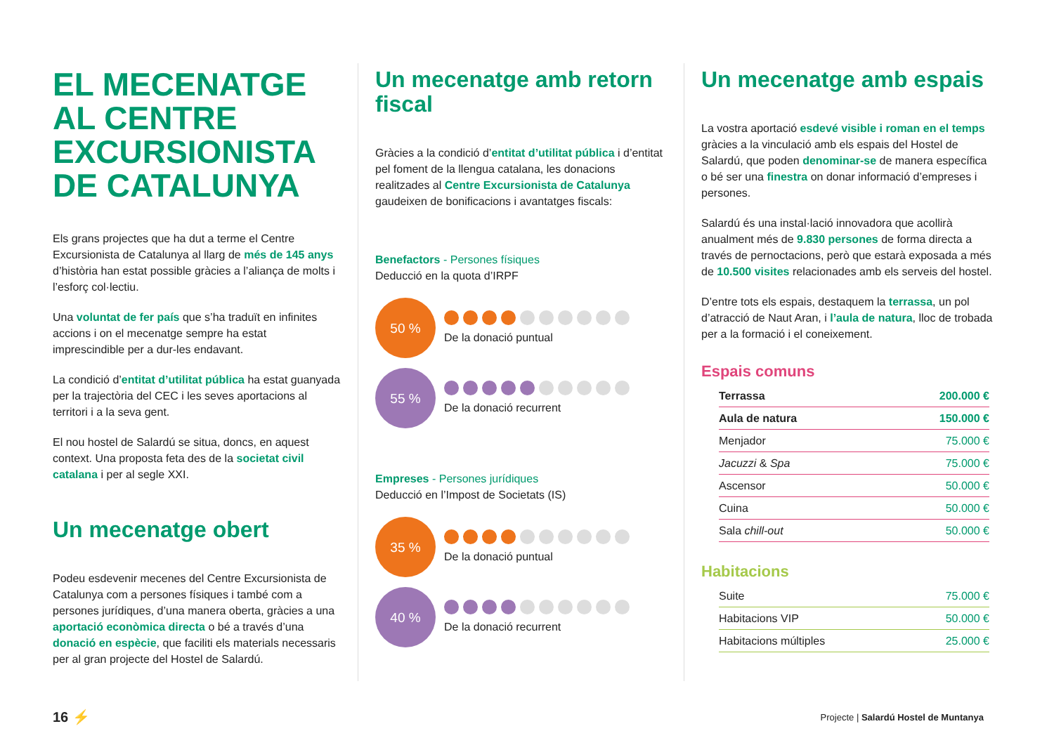EL MECENATGE AL CENTRE EXCURSIONISTA DE CATALUNYA
Els grans projectes que ha dut a terme el Centre Excursionista de Catalunya al llarg de més de 145 anys d’història han estat possible gràcies a l’aliança de molts i l’esforç col·lectiu.
Una voluntat de fer país que s’ha traduït en infinites accions i on el mecenatge sempre ha estat imprescindible per a dur-les endavant.
La condició d’entitat d’utilitat pública ha estat guanyada per la trajectòria del CEC i les seves aportacions al territori i a la seva gent.
El nou hostel de Salardú se situa, doncs, en aquest context. Una proposta feta des de la societat civil catalana i per al segle XXI.
Un mecenatge obert
Podeu esdevenir mecenes del Centre Excursionista de Catalunya com a persones físiques i també com a persones jurídiques, d’una manera oberta, gràcies a una aportació econòmica directa o bé a través d’una donació en espècie, que faciliti els materials necessaris per al gran projecte del Hostel de Salardú.
Un mecenatge amb retorn fiscal
Gràcies a la condició d’entitat d’utilitat pública i d’entitat pel foment de la llengua catalana, les donacions realitzades al Centre Excursionista de Catalunya gaudeixen de bonificacions i avantatges fiscals:
Benefactors - Persones físiques
Deducció en la quota d’IRPF
50 %
De la donació puntual
55 %
De la donació recurrent
Empreses - Persones jurídiques
Deducció en l’Impost de Societats (IS)
35 %
De la donació puntual
40 %
De la donació recurrent
Un mecenatge amb espais
La vostra aportació esdevé visible i roman en el temps gràcies a la vinculació amb els espais del Hostel de Salardú, que poden denominar-se de manera específica o bé ser una finestra on donar informació d’empreses i persones.
Salardú és una instal·lació innovadora que acollirà anualment més de 9.830 persones de forma directa a través de pernoctacions, però que estarà exposada a més de 10.500 visites relacionades amb els serveis del hostel.
D’entre tots els espais, destaquem la terrassa, un pol d’atracció de Naut Aran, i l’aula de natura, lloc de trobada per a la formació i el coneixement.
Espais comuns
| Terrassa | 200.000 € |
| Aula de natura | 150.000 € |
| Menjador | 75.000 € |
| Jacuzzi & Spa | 75.000 € |
| Ascensor | 50.000 € |
| Cuina | 50.000 € |
| Sala chill-out | 50.000 € |
Habitacions
| Suite | 75.000 € |
| Habitacions VIP | 50.000 € |
| Habitacions múltiples | 25.000 € |
16 ⚡
Projecte | Salardú Hostel de Muntanya